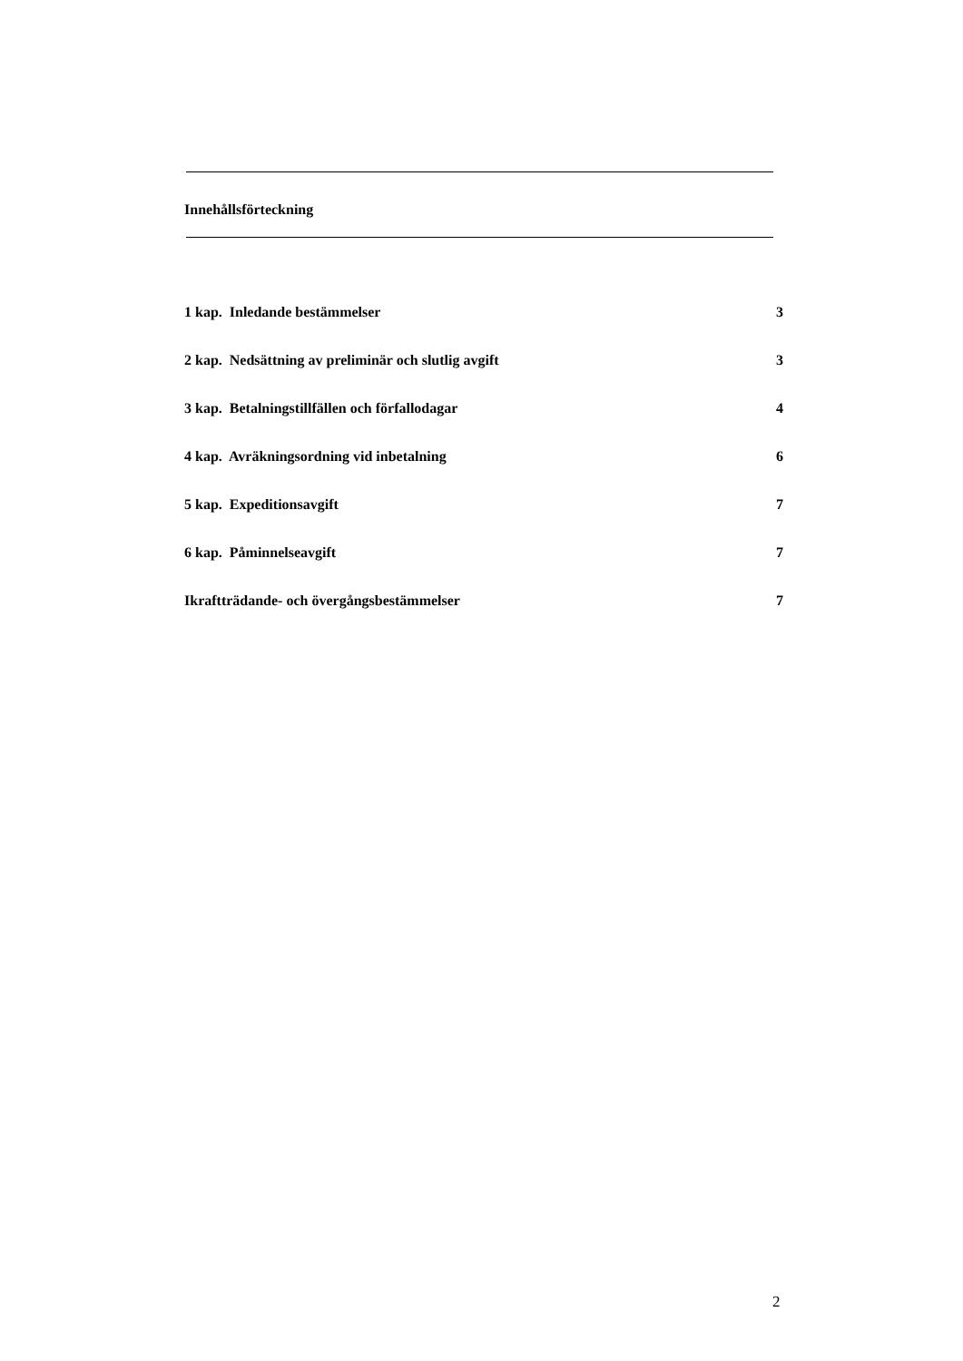Innehållsförteckning
1 kap. Inledande bestämmelser 3
2 kap. Nedsättning av preliminär och slutlig avgift 3
3 kap. Betalningstillfällen och förfallodagar 4
4 kap. Avräkningsordning vid inbetalning 6
5 kap. Expeditionsavgift 7
6 kap. Påminnelseavgift 7
Ikraftträdande- och övergångsbestämmelser 7
2